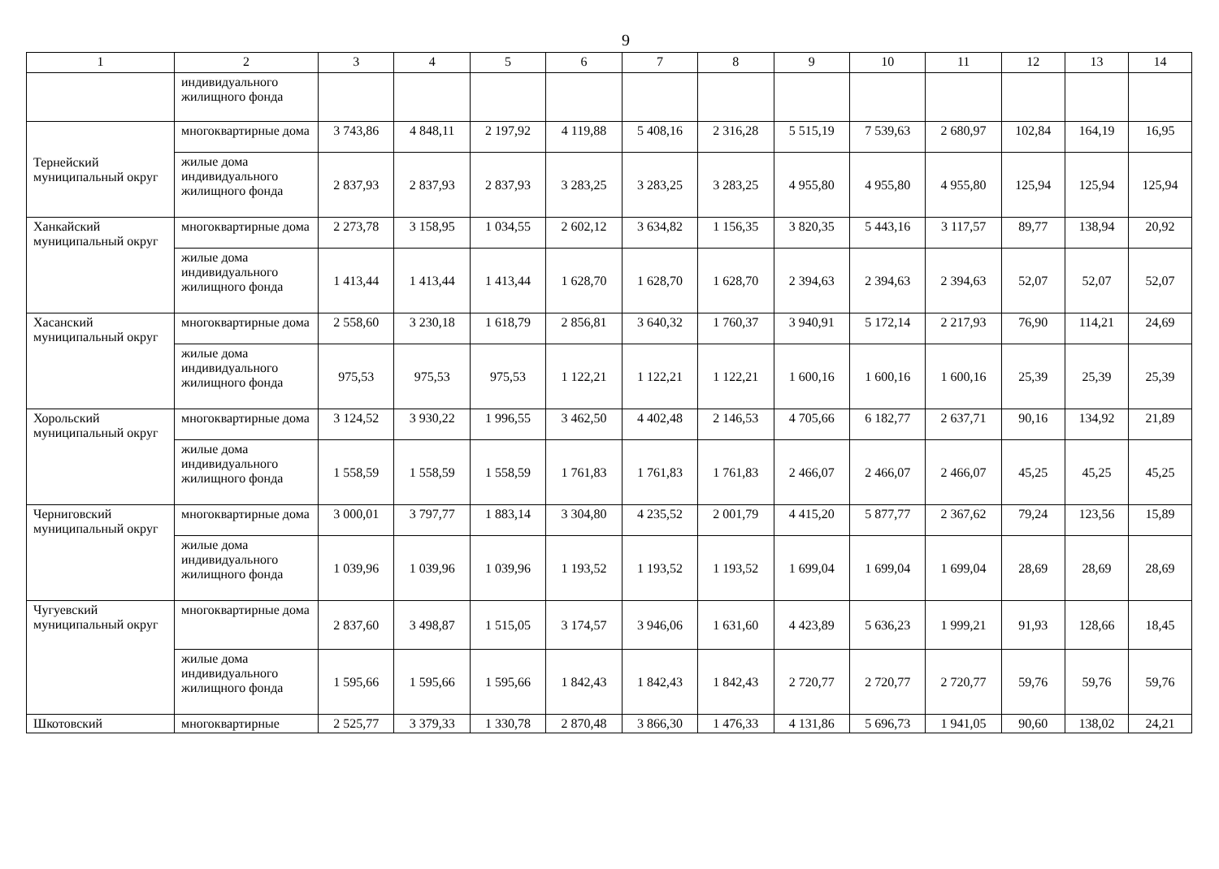9
| 1 | 2 | 3 | 4 | 5 | 6 | 7 | 8 | 9 | 10 | 11 | 12 | 13 | 14 |
| --- | --- | --- | --- | --- | --- | --- | --- | --- | --- | --- | --- | --- | --- |
| | индивидуального жилищного фонда | | | | | | | | | | | | |
| Тернейский муниципальный округ | многоквартирные дома | 3 743,86 | 4 848,11 | 2 197,92 | 4 119,88 | 5 408,16 | 2 316,28 | 5 515,19 | 7 539,63 | 2 680,97 | 102,84 | 164,19 | 16,95 |
| | жилые дома индивидуального жилищного фонда | 2 837,93 | 2 837,93 | 2 837,93 | 3 283,25 | 3 283,25 | 3 283,25 | 4 955,80 | 4 955,80 | 4 955,80 | 125,94 | 125,94 | 125,94 |
| Ханкайский муниципальный округ | многоквартирные дома | 2 273,78 | 3 158,95 | 1 034,55 | 2 602,12 | 3 634,82 | 1 156,35 | 3 820,35 | 5 443,16 | 3 117,57 | 89,77 | 138,94 | 20,92 |
| | жилые дома индивидуального жилищного фонда | 1 413,44 | 1 413,44 | 1 413,44 | 1 628,70 | 1 628,70 | 1 628,70 | 2 394,63 | 2 394,63 | 2 394,63 | 52,07 | 52,07 | 52,07 |
| Хасанский муниципальный округ | многоквартирные дома | 2 558,60 | 3 230,18 | 1 618,79 | 2 856,81 | 3 640,32 | 1 760,37 | 3 940,91 | 5 172,14 | 2 217,93 | 76,90 | 114,21 | 24,69 |
| | жилые дома индивидуального жилищного фонда | 975,53 | 975,53 | 975,53 | 1 122,21 | 1 122,21 | 1 122,21 | 1 600,16 | 1 600,16 | 1 600,16 | 25,39 | 25,39 | 25,39 |
| Хорольский муниципальный округ | многоквартирные дома | 3 124,52 | 3 930,22 | 1 996,55 | 3 462,50 | 4 402,48 | 2 146,53 | 4 705,66 | 6 182,77 | 2 637,71 | 90,16 | 134,92 | 21,89 |
| | жилые дома индивидуального жилищного фонда | 1 558,59 | 1 558,59 | 1 558,59 | 1 761,83 | 1 761,83 | 1 761,83 | 2 466,07 | 2 466,07 | 2 466,07 | 45,25 | 45,25 | 45,25 |
| Черниговский муниципальный округ | многоквартирные дома | 3 000,01 | 3 797,77 | 1 883,14 | 3 304,80 | 4 235,52 | 2 001,79 | 4 415,20 | 5 877,77 | 2 367,62 | 79,24 | 123,56 | 15,89 |
| | жилые дома индивидуального жилищного фонда | 1 039,96 | 1 039,96 | 1 039,96 | 1 193,52 | 1 193,52 | 1 193,52 | 1 699,04 | 1 699,04 | 1 699,04 | 28,69 | 28,69 | 28,69 |
| Чугуевский муниципальный округ | многоквартирные дома | 2 837,60 | 3 498,87 | 1 515,05 | 3 174,57 | 3 946,06 | 1 631,60 | 4 423,89 | 5 636,23 | 1 999,21 | 91,93 | 128,66 | 18,45 |
| | жилые дома индивидуального жилищного фонда | 1 595,66 | 1 595,66 | 1 595,66 | 1 842,43 | 1 842,43 | 1 842,43 | 2 720,77 | 2 720,77 | 2 720,77 | 59,76 | 59,76 | 59,76 |
| Шкотовский | многоквартирные | 2 525,77 | 3 379,33 | 1 330,78 | 2 870,48 | 3 866,30 | 1 476,33 | 4 131,86 | 5 696,73 | 1 941,05 | 90,60 | 138,02 | 24,21 |